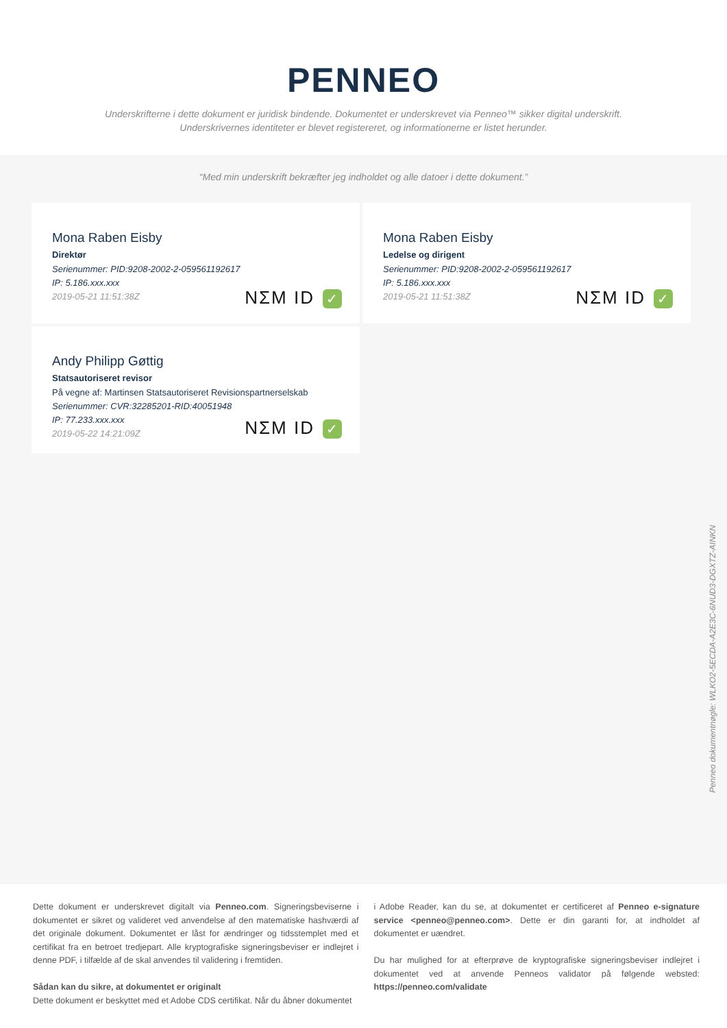PENNEO
Underskrifterne i dette dokument er juridisk bindende. Dokumentet er underskrevet via Penneo™ sikker digital underskrift.
Underskrivernes identiteter er blevet registereret, og informationerne er listet herunder.
“Med min underskrift bekræfter jeg indholdet og alle datoer i dette dokument.”
Mona Raben Eisby
Direktør
Serienummer: PID:9208-2002-2-059561192617
IP: 5.186.xxx.xxx
2019-05-21 11:51:38Z
NΣM ID ✓
Mona Raben Eisby
Ledelse og dirigent
Serienummer: PID:9208-2002-2-059561192617
IP: 5.186.xxx.xxx
2019-05-21 11:51:38Z
NΣM ID ✓
Andy Philipp Gøttig
Statsautoriseret revisor
På vegne af: Martinsen Statsautoriseret Revisionspartnerselskab
Serienummer: CVR:32285201-RID:40051948
IP: 77.233.xxx.xxx
2019-05-22 14:21:09Z
NΣM ID ✓
Penneo dokumentnøgle: WLKO2-5ECDA-A2E3C-6NUD3-DGXTZ-AINKN
Dette dokument er underskrevet digitalt via Penneo.com. Signeringsbeviserne i dokumentet er sikret og valideret ved anvendelse af den matematiske hashværdi af det originale dokument. Dokumentet er låst for ændringer og tidsstemplet med et certifikat fra en betroet tredjepart. Alle kryptografiske signeringsbeviser er indlejret i denne PDF, i tilfælde af de skal anvendes til validering i fremtiden.
Sådan kan du sikre, at dokumentet er originalt
Dette dokument er beskyttet med et Adobe CDS certifikat. Når du åbner dokumentet
i Adobe Reader, kan du se, at dokumentet er certificeret af Penneo e-signature service <penneo@penneo.com>. Dette er din garanti for, at indholdet af dokumentet er uændret.
Du har mulighed for at efterprøve de kryptografiske signeringsbeviser indlejret i dokumentet ved at anvende Penneos validator på følgende websted: https://penneo.com/validate